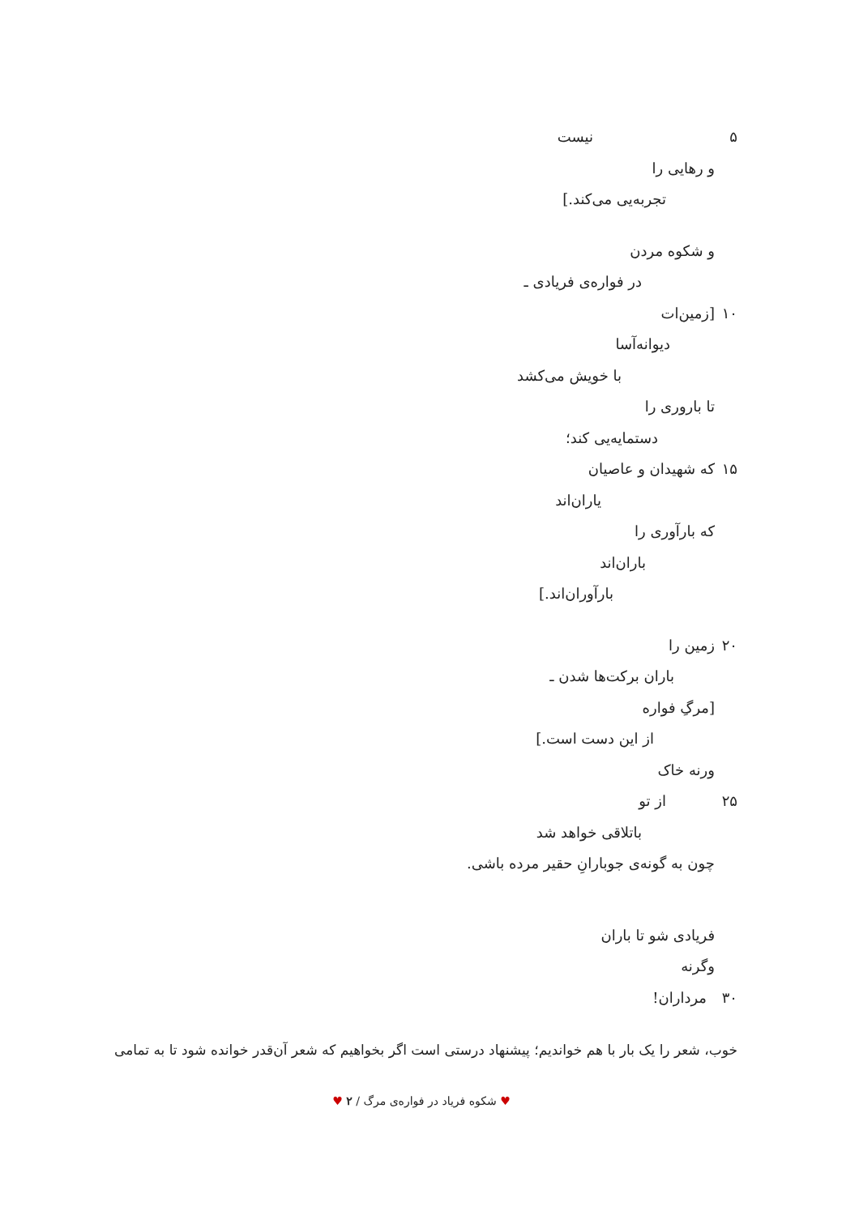۵ نیست
و رهایی را
تجربه‌یی می‌کند.]
و شکوه مردن
در فواره‌ی فریادی ـ
۱۰ [زمین‌ات
دیوانه‌آسا
با خویش می‌کشد
تا باروری را
دستمایه‌یی کند؛
۱۵ که شهیدان و عاصیان
یاران‌اند
که بارآوری را
باران‌اند
بارآوران‌اند.]
۲۰ زمین را
باران برکت‌ها شدن ـ
[مرگِ فواره
از این دست است.]
ورنه خاک
۲۵ از تو
باتلاقی خواهد شد
چون به گونه‌ی جوبارانِ حقیر مرده باشی.
فریادی شو تا باران
وگرنه
۳۰ مرداران!
خوب، شعر را یک بار با هم خواندیم؛ پیشنهاد درستی است اگر بخواهیم که شعر آن‌قدر خوانده شود تا به تمامی
♥ شکوه فریاد در فواره‌ی مرگ / ۲ ♥